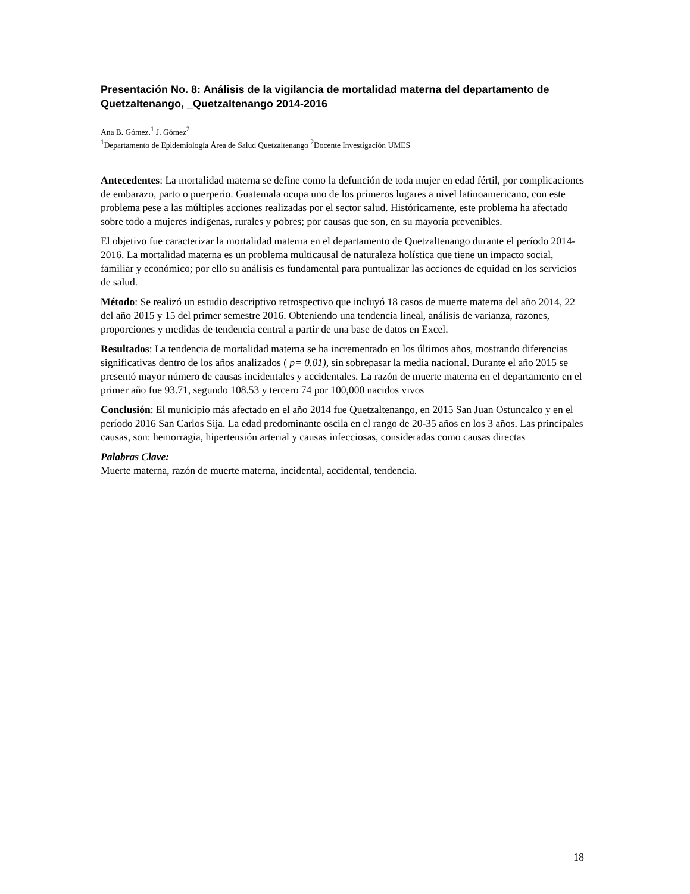Presentación No. 8: Análisis de la vigilancia de mortalidad materna del departamento de Quetzaltenango, _Quetzaltenango 2014-2016
Ana B. Gómez.<sup>1</sup> J. Gómez<sup>2</sup>
<sup>1</sup> Departamento de Epidemiología Área de Salud Quetzaltenango <sup>2</sup>Docente Investigación UMES
Antecedentes: La mortalidad materna se define como la defunción de toda mujer en edad fértil, por complicaciones de embarazo, parto o puerperio. Guatemala ocupa uno de los primeros lugares a nivel latinoamericano, con este problema pese a las múltiples acciones realizadas por el sector salud. Históricamente, este problema ha afectado sobre todo a mujeres indígenas, rurales y pobres; por causas que son, en su mayoría prevenibles.
El objetivo fue caracterizar la mortalidad materna en el departamento de Quetzaltenango durante el período 2014-2016. La mortalidad materna es un problema multicausal de naturaleza holística que tiene un impacto social, familiar y económico; por ello su análisis es fundamental para puntualizar las acciones de equidad en los servicios de salud.
Método: Se realizó un estudio descriptivo retrospectivo que incluyó 18 casos de muerte materna del año 2014, 22 del año 2015 y 15 del primer semestre 2016. Obteniendo una tendencia lineal, análisis de varianza, razones, proporciones y medidas de tendencia central a partir de una base de datos en Excel.
Resultados: La tendencia de mortalidad materna se ha incrementado en los últimos años, mostrando diferencias significativas dentro de los años analizados ( p= 0.01), sin sobrepasar la media nacional. Durante el año 2015 se presentó mayor número de causas incidentales y accidentales. La razón de muerte materna en el departamento en el primer año fue 93.71, segundo 108.53 y tercero 74 por 100,000 nacidos vivos
Conclusión: El municipio más afectado en el año 2014 fue Quetzaltenango, en 2015 San Juan Ostuncalco y en el período 2016 San Carlos Sija. La edad predominante oscila en el rango de 20-35 años en los 3 años. Las principales causas, son: hemorragia, hipertensión arterial y causas infecciosas, consideradas como causas directas
Palabras Clave:
Muerte materna, razón de muerte materna, incidental, accidental, tendencia.
18